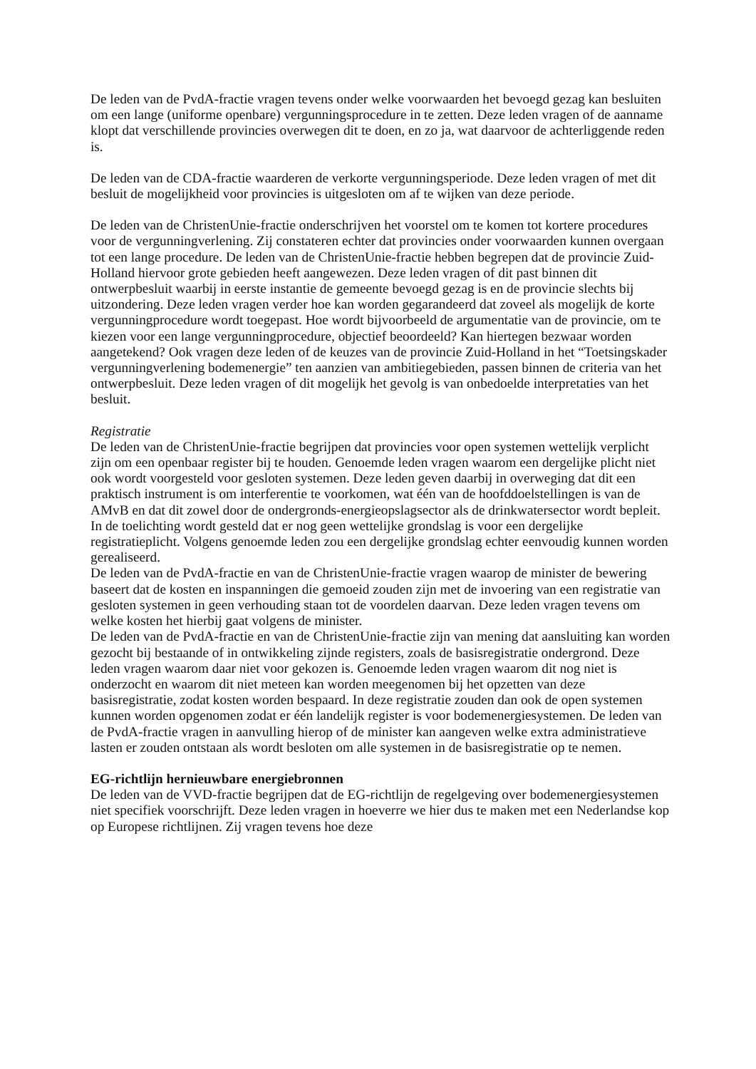De leden van de PvdA-fractie vragen tevens onder welke voorwaarden het bevoegd gezag kan besluiten om een lange (uniforme openbare) vergunningsprocedure in te zetten. Deze leden vragen of de aanname klopt dat verschillende provincies overwegen dit te doen, en zo ja, wat daarvoor de achterliggende reden is.
De leden van de CDA-fractie waarderen de verkorte vergunningsperiode. Deze leden vragen of met dit besluit de mogelijkheid voor provincies is uitgesloten om af te wijken van deze periode.
De leden van de ChristenUnie-fractie onderschrijven het voorstel om te komen tot kortere procedures voor de vergunningverlening. Zij constateren echter dat provincies onder voorwaarden kunnen overgaan tot een lange procedure. De leden van de ChristenUnie-fractie hebben begrepen dat de provincie Zuid-Holland hiervoor grote gebieden heeft aangewezen. Deze leden vragen of dit past binnen dit ontwerpbesluit waarbij in eerste instantie de gemeente bevoegd gezag is en de provincie slechts bij uitzondering. Deze leden vragen verder hoe kan worden gegarandeerd dat zoveel als mogelijk de korte vergunningprocedure wordt toegepast. Hoe wordt bijvoorbeeld de argumentatie van de provincie, om te kiezen voor een lange vergunningprocedure, objectief beoordeeld? Kan hiertegen bezwaar worden aangetekend? Ook vragen deze leden of de keuzes van de provincie Zuid-Holland in het “Toetsingskader vergunningverlening bodemenergie” ten aanzien van ambitiegebieden, passen binnen de criteria van het ontwerpbesluit. Deze leden vragen of dit mogelijk het gevolg is van onbedoelde interpretaties van het besluit.
Registratie
De leden van de ChristenUnie-fractie begrijpen dat provincies voor open systemen wettelijk verplicht zijn om een openbaar register bij te houden. Genoemde leden vragen waarom een dergelijke plicht niet ook wordt voorgesteld voor gesloten systemen. Deze leden geven daarbij in overweging dat dit een praktisch instrument is om interferentie te voorkomen, wat één van de hoofddoelstellingen is van de AMvB en dat dit zowel door de ondergronds-energieopslagsector als de drinkwatersector wordt bepleit. In de toelichting wordt gesteld dat er nog geen wettelijke grondslag is voor een dergelijke registratieplicht. Volgens genoemde leden zou een dergelijke grondslag echter eenvoudig kunnen worden gerealiseerd.
De leden van de PvdA-fractie en van de ChristenUnie-fractie vragen waarop de minister de bewering baseert dat de kosten en inspanningen die gemoeid zouden zijn met de invoering van een registratie van gesloten systemen in geen verhouding staan tot de voordelen daarvan. Deze leden vragen tevens om welke kosten het hierbij gaat volgens de minister.
De leden van de PvdA-fractie en van de ChristenUnie-fractie zijn van mening dat aansluiting kan worden gezocht bij bestaande of in ontwikkeling zijnde registers, zoals de basisregistratie ondergrond. Deze leden vragen waarom daar niet voor gekozen is. Genoemde leden vragen waarom dit nog niet is onderzocht en waarom dit niet meteen kan worden meegenomen bij het opzetten van deze basisregistratie, zodat kosten worden bespaard. In deze registratie zouden dan ook de open systemen kunnen worden opgenomen zodat er één landelijk register is voor bodemenergiesystemen. De leden van de PvdA-fractie vragen in aanvulling hierop of de minister kan aangeven welke extra administratieve lasten er zouden ontstaan als wordt besloten om alle systemen in de basisregistratie op te nemen.
EG-richtlijn hernieuwbare energiebronnen
De leden van de VVD-fractie begrijpen dat de EG-richtlijn de regelgeving over bodemenergiesystemen niet specifiek voorschrijft. Deze leden vragen in hoeverre we hier dus te maken met een Nederlandse kop op Europese richtlijnen. Zij vragen tevens hoe deze